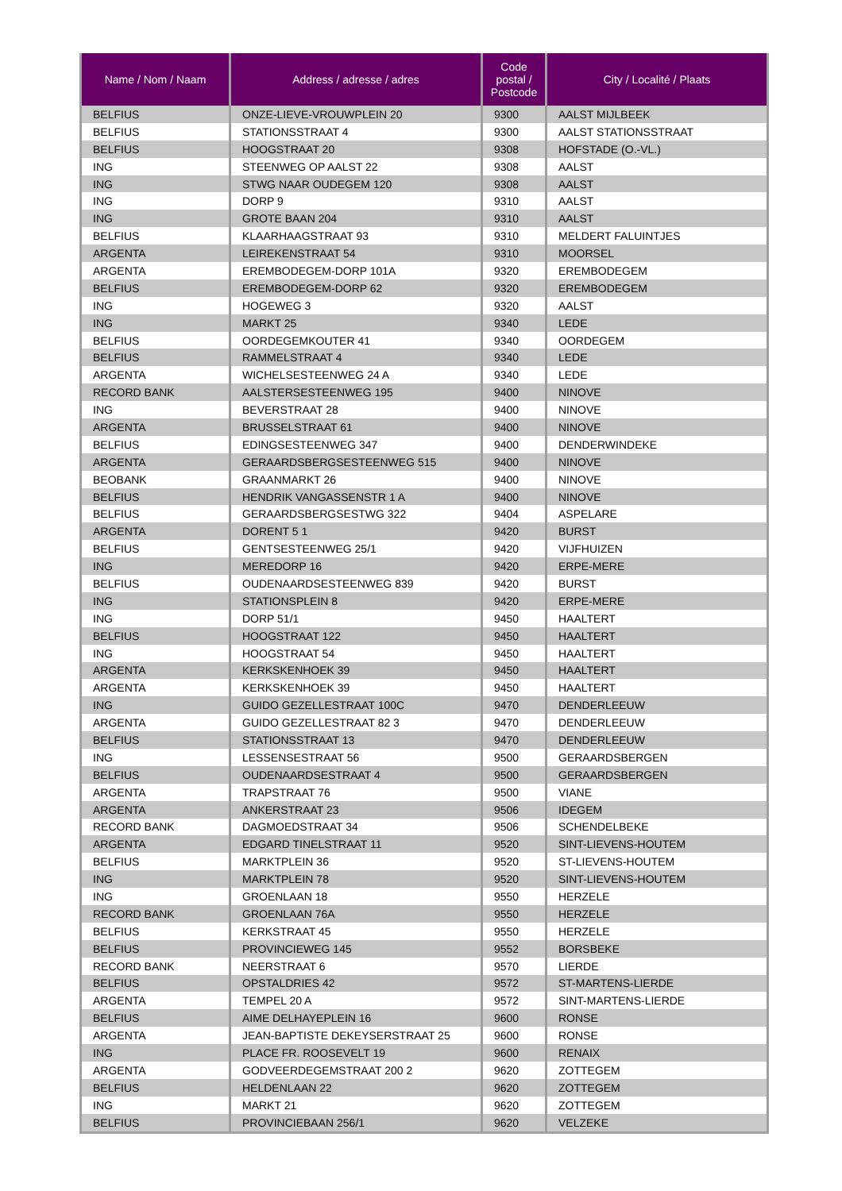| Name / Nom / Naam | Address / adresse / adres | Code postal / Postcode | City / Localité / Plaats |
| --- | --- | --- | --- |
| BELFIUS | ONZE-LIEVE-VROUWPLEIN 20 | 9300 | AALST MIJLBEEK |
| BELFIUS | STATIONSSTRAAT 4 | 9300 | AALST STATIONSSTRAAT |
| BELFIUS | HOOGSTRAAT 20 | 9308 | HOFSTADE (O.-VL.) |
| ING | STEENWEG OP AALST 22 | 9308 | AALST |
| ING | STWG NAAR OUDEGEM 120 | 9308 | AALST |
| ING | DORP 9 | 9310 | AALST |
| ING | GROTE BAAN 204 | 9310 | AALST |
| BELFIUS | KLAARHAAGSTRAAT 93 | 9310 | MELDERT FALUINTJES |
| ARGENTA | LEIREKENSTRAAT 54 | 9310 | MOORSEL |
| ARGENTA | EREMBODEGEM-DORP 101A | 9320 | EREMBODEGEM |
| BELFIUS | EREMBODEGEM-DORP 62 | 9320 | EREMBODEGEM |
| ING | HOGEWEG 3 | 9320 | AALST |
| ING | MARKT 25 | 9340 | LEDE |
| BELFIUS | OORDEGEMKOUTER 41 | 9340 | OORDEGEM |
| BELFIUS | RAMMELSTRAAT 4 | 9340 | LEDE |
| ARGENTA | WICHELSESTEENWEG 24 A | 9340 | LEDE |
| RECORD BANK | AALSTERSESTEENWEG 195 | 9400 | NINOVE |
| ING | BEVERSTRAAT 28 | 9400 | NINOVE |
| ARGENTA | BRUSSELSTRAAT 61 | 9400 | NINOVE |
| BELFIUS | EDINGSESTEENWEG 347 | 9400 | DENDERWINDEKE |
| ARGENTA | GERAARDSBERGSESTEENWEG 515 | 9400 | NINOVE |
| BEOBANK | GRAANMARKT 26 | 9400 | NINOVE |
| BELFIUS | HENDRIK VANGASSENSTR 1 A | 9400 | NINOVE |
| BELFIUS | GERAARDSBERGSESTWG 322 | 9404 | ASPELARE |
| ARGENTA | DORENT 5 1 | 9420 | BURST |
| BELFIUS | GENTSESTEENWEG 25/1 | 9420 | VIJFHUIZEN |
| ING | MEREDORP 16 | 9420 | ERPE-MERE |
| BELFIUS | OUDENAARDSESTEENWEG 839 | 9420 | BURST |
| ING | STATIONSPLEIN 8 | 9420 | ERPE-MERE |
| ING | DORP 51/1 | 9450 | HAALTERT |
| BELFIUS | HOOGSTRAAT 122 | 9450 | HAALTERT |
| ING | HOOGSTRAAT 54 | 9450 | HAALTERT |
| ARGENTA | KERKSKENHOEK 39 | 9450 | HAALTERT |
| ARGENTA | KERKSKENHOEK 39 | 9450 | HAALTERT |
| ING | GUIDO GEZELLESTRAAT 100C | 9470 | DENDERLEEUW |
| ARGENTA | GUIDO GEZELLESTRAAT 82 3 | 9470 | DENDERLEEUW |
| BELFIUS | STATIONSSTRAAT 13 | 9470 | DENDERLEEUW |
| ING | LESSENSESTRAAT 56 | 9500 | GERAARDSBERGEN |
| BELFIUS | OUDENAARDSESTRAAT 4 | 9500 | GERAARDSBERGEN |
| ARGENTA | TRAPSTRAAT 76 | 9500 | VIANE |
| ARGENTA | ANKERSTRAAT 23 | 9506 | IDEGEM |
| RECORD BANK | DAGMOEDSTRAAT 34 | 9506 | SCHENDELBEKE |
| ARGENTA | EDGARD TINELSTRAAT 11 | 9520 | SINT-LIEVENS-HOUTEM |
| BELFIUS | MARKTPLEIN 36 | 9520 | ST-LIEVENS-HOUTEM |
| ING | MARKTPLEIN 78 | 9520 | SINT-LIEVENS-HOUTEM |
| ING | GROENLAAN 18 | 9550 | HERZELE |
| RECORD BANK | GROENLAAN 76A | 9550 | HERZELE |
| BELFIUS | KERKSTRAAT 45 | 9550 | HERZELE |
| BELFIUS | PROVINCIEWEG 145 | 9552 | BORSBEKE |
| RECORD BANK | NEERSTRAAT 6 | 9570 | LIERDE |
| BELFIUS | OPSTALDRIES 42 | 9572 | ST-MARTENS-LIERDE |
| ARGENTA | TEMPEL 20 A | 9572 | SINT-MARTENS-LIERDE |
| BELFIUS | AIME DELHAYEPLEIN 16 | 9600 | RONSE |
| ARGENTA | JEAN-BAPTISTE DEKEYSERSTRAAT 25 | 9600 | RONSE |
| ING | PLACE FR. ROOSEVELT 19 | 9600 | RENAIX |
| ARGENTA | GODVEERDEGEMSTRAAT 200 2 | 9620 | ZOTTEGEM |
| BELFIUS | HELDENLAAN 22 | 9620 | ZOTTEGEM |
| ING | MARKT 21 | 9620 | ZOTTEGEM |
| BELFIUS | PROVINCIEBAAN 256/1 | 9620 | VELZEKE |